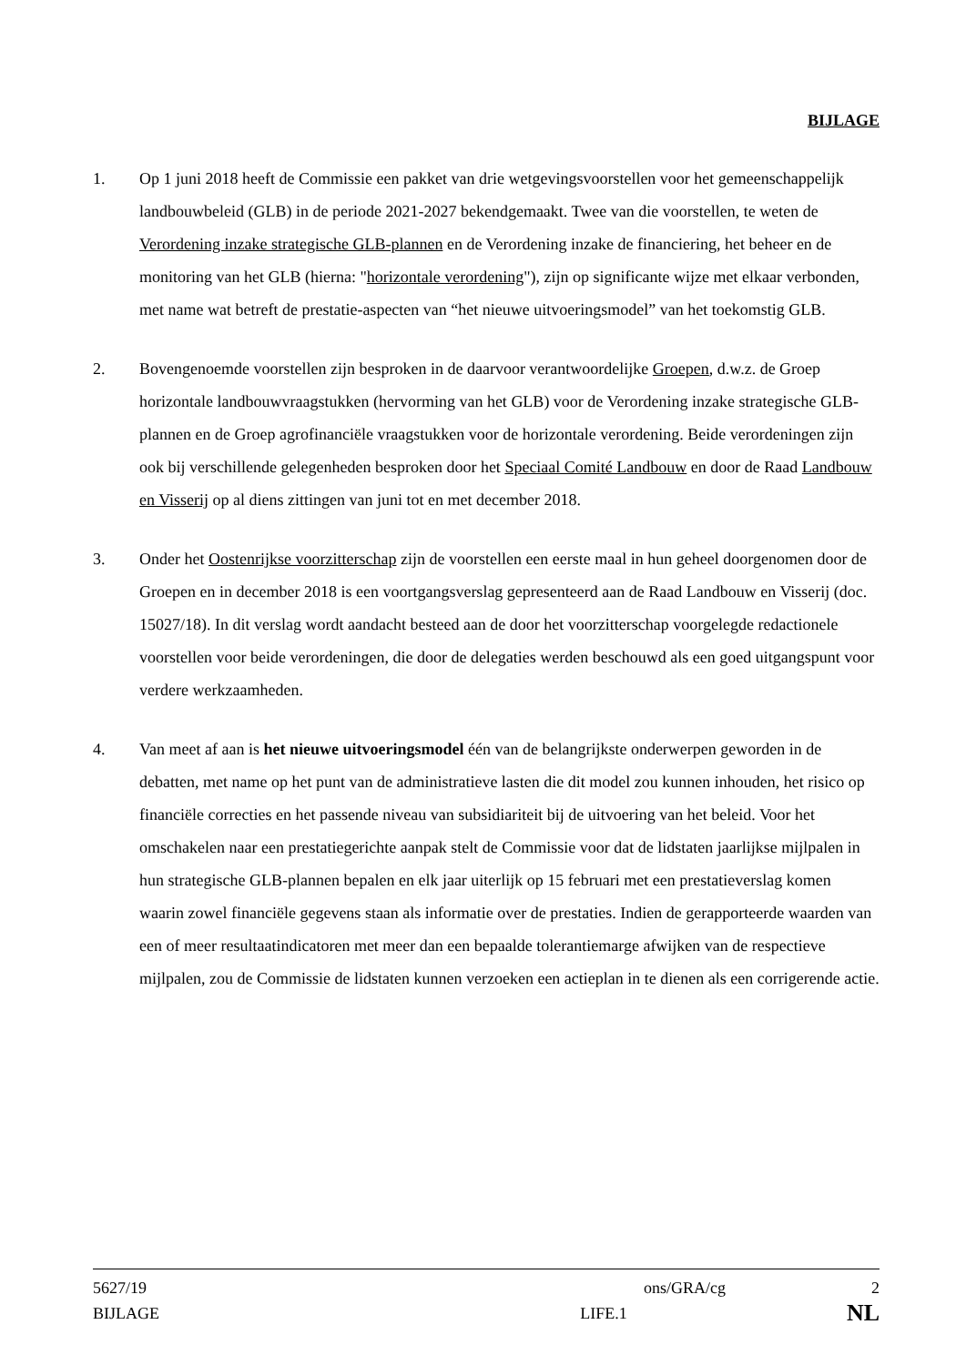BIJLAGE
1. Op 1 juni 2018 heeft de Commissie een pakket van drie wetgevingsvoorstellen voor het gemeenschappelijk landbouwbeleid (GLB) in de periode 2021-2027 bekendgemaakt. Twee van die voorstellen, te weten de Verordening inzake strategische GLB-plannen en de Verordening inzake de financiering, het beheer en de monitoring van het GLB (hierna: "horizontale verordening"), zijn op significante wijze met elkaar verbonden, met name wat betreft de prestatie-aspecten van “het nieuwe uitvoeringsmodel” van het toekomstig GLB.
2. Bovengenoemde voorstellen zijn besproken in de daarvoor verantwoordelijke Groepen, d.w.z. de Groep horizontale landbouwvraagstukken (hervorming van het GLB) voor de Verordening inzake strategische GLB-plannen en de Groep agrofinanciële vraagstukken voor de horizontale verordening. Beide verordeningen zijn ook bij verschillende gelegenheden besproken door het Speciaal Comité Landbouw en door de Raad Landbouw en Visserij op al diens zittingen van juni tot en met december 2018.
3. Onder het Oostenrijkse voorzitterschap zijn de voorstellen een eerste maal in hun geheel doorgenomen door de Groepen en in december 2018 is een voortgangsverslag gepresenteerd aan de Raad Landbouw en Visserij (doc. 15027/18). In dit verslag wordt aandacht besteed aan de door het voorzitterschap voorgelegde redactionele voorstellen voor beide verordeningen, die door de delegaties werden beschouwd als een goed uitgangspunt voor verdere werkzaamheden.
4. Van meet af aan is het nieuwe uitvoeringsmodel één van de belangrijkste onderwerpen geworden in de debatten, met name op het punt van de administratieve lasten die dit model zou kunnen inhouden, het risico op financiële correcties en het passende niveau van subsidiariteit bij de uitvoering van het beleid. Voor het omschakelen naar een prestatiegerichte aanpak stelt de Commissie voor dat de lidstaten jaarlijkse mijlpalen in hun strategische GLB-plannen bepalen en elk jaar uiterlijk op 15 februari met een prestatieverslag komen waarin zowel financiële gegevens staan als informatie over de prestaties. Indien de gerapporteerde waarden van een of meer resultaatindicatoren met meer dan een bepaalde tolerantiemarge afwijken van de respectieve mijlpalen, zou de Commissie de lidstaten kunnen verzoeken een actieplan in te dienen als een corrigerende actie.
5627/19 ons/GRA/cg 2
BIJLAGE LIFE.1 NL